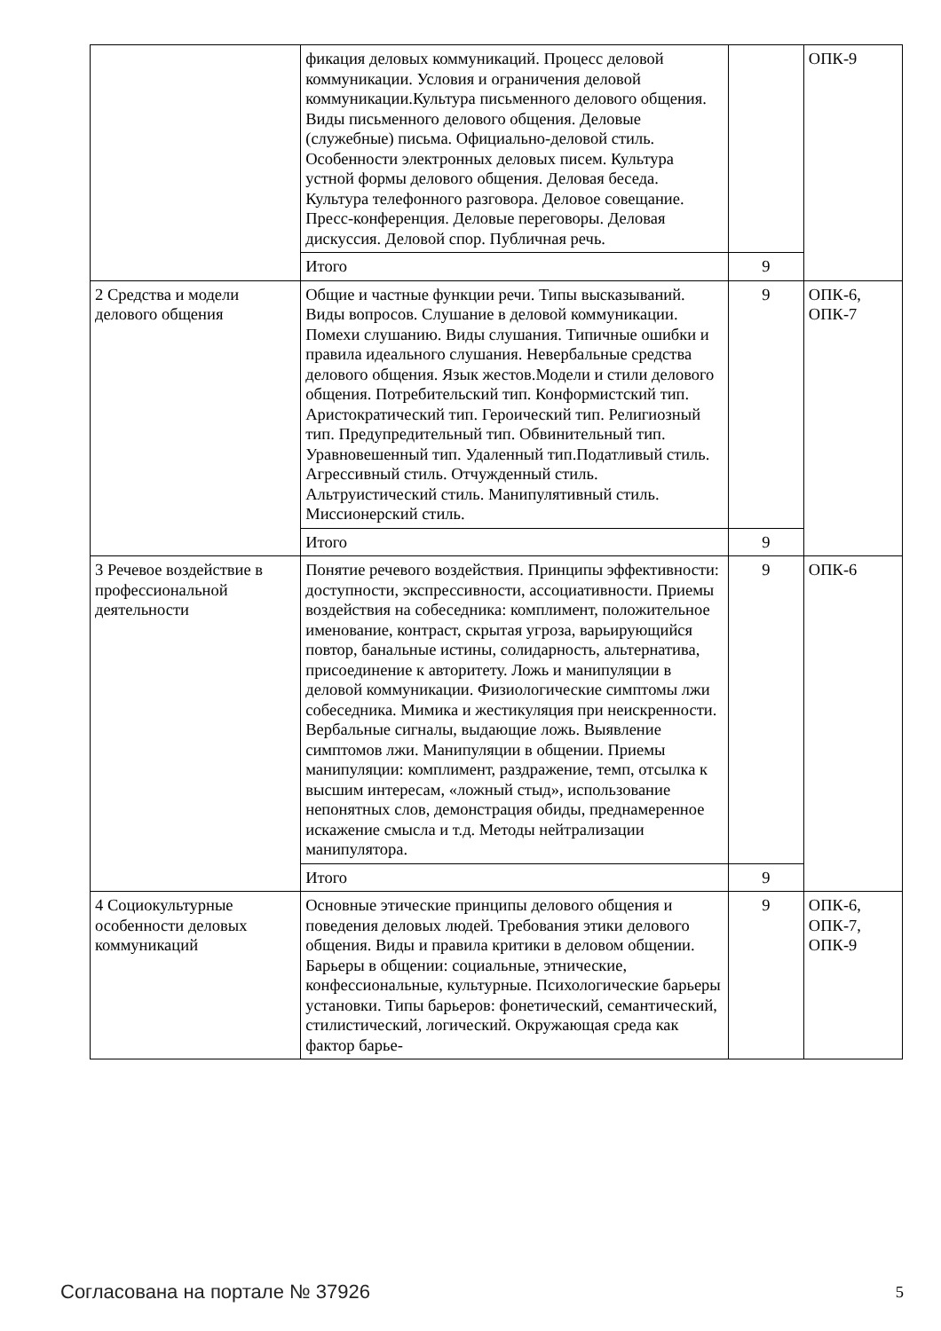| | фикация деловых коммуникаций. Процесс деловой коммуникации. Условия и ограничения деловой коммуникации.Культура письменного делового общения. Виды письменного делового общения. Деловые (служебные) письма. Официально-деловой стиль. Особенности электронных деловых писем. Культура устной формы делового общения. Деловая беседа. Культура телефонного разговора. Деловое совещание. Пресс-конференция. Деловые переговоры. Деловая дискуссия. Деловой спор. Публичная речь. | | ОПК-9 |
| | Итого | 9 | |
| 2 Средства и модели делового общения | Общие и частные функции речи. Типы высказываний. Виды вопросов. Слушание в деловой коммуникации. Помехи слушанию. Виды слушания. Типичные ошибки и правила идеального слушания. Невербальные средства делового общения. Язык жестов.Модели и стили делового общения. Потребительский тип. Конформистский тип. Аристократический тип. Героический тип. Религиозный тип. Предупредительный тип. Обвинительный тип. Уравновешенный тип. Удаленный тип.Податливый стиль. Агрессивный стиль. Отчужденный стиль. Альтруистический стиль. Манипулятивный стиль. Миссионерский стиль. | 9 | ОПК-6, ОПК-7 |
| | Итого | 9 | |
| 3 Речевое воздействие в профессиональной деятельности | Понятие речевого воздействия. Принципы эффективности: доступности, экспрессивности, ассоциативности. Приемы воздействия на собеседника: комплимент, положительное именование, контраст, скрытая угроза, варьирующийся повтор, банальные истины, солидарность, альтернатива, присоединение к авторитету. Ложь и манипуляции в деловой коммуникации. Физиологические симптомы лжи собеседника. Мимика и жестикуляция при неискренности. Вербальные сигналы, выдающие ложь. Выявление симптомов лжи. Манипуляции в общении. Приемы манипуляции: комплимент, раздражение, темп, отсылка к высшим интересам, «ложный стыд», использование непонятных слов, демонстрация обиды, преднамеренное искажение смысла и т.д. Методы нейтрализации манипулятора. | 9 | ОПК-6 |
| | Итого | 9 | |
| 4 Социокультурные особенности деловых коммуникаций | Основные этические принципы делового общения и поведения деловых людей. Требования этики делового общения. Виды и правила критики в деловом общении. Барьеры в общении: социальные, этнические, конфессиональные, культурные. Психологические барьеры установки. Типы барьеров: фонетический, семантический, стилистический, логический. Окружающая среда как фактор барье- | 9 | ОПК-6, ОПК-7, ОПК-9 |
Согласована на портале № 37926 5